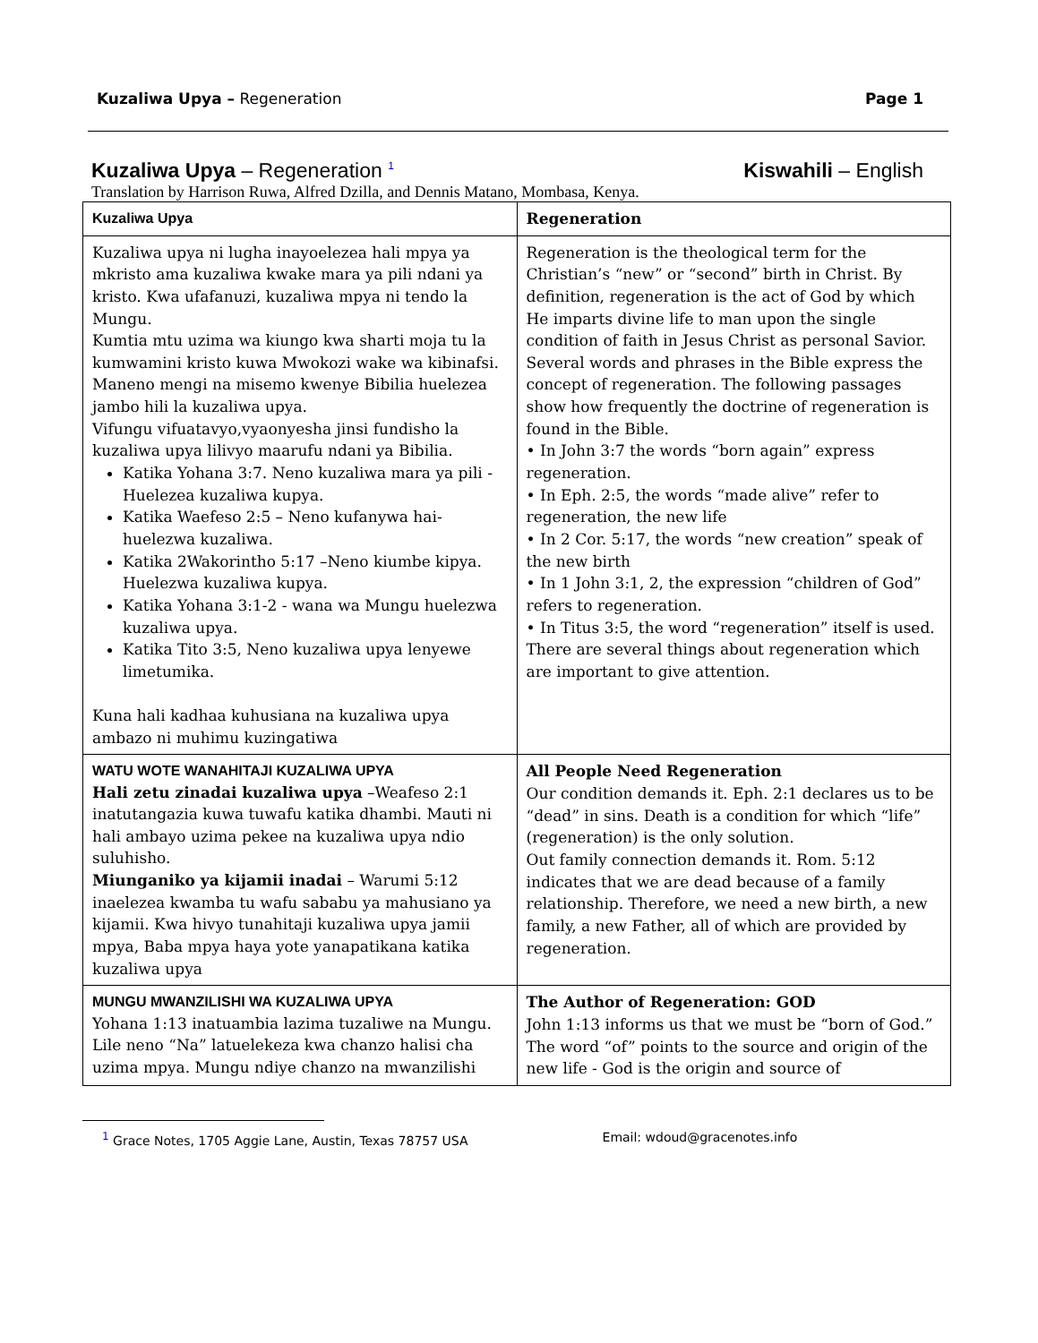Kuzaliwa Upya – Regeneration Page 1
Kuzaliwa Upya – Regeneration <sup>1</sup> Kiswahili – English
Translation by Harrison Ruwa, Alfred Dzilla, and Dennis Matano, Mombasa, Kenya.
| Kuzaliwa Upya | Regeneration |
| Kuzaliwa upya ni lugha inayoelezea hali mpya ya mkristo ama kuzaliwa kwake mara ya pili ndani ya kristo. Kwa ufafanuzi, kuzaliwa mpya ni tendo la Mungu. Kumtia mtu uzima wa kiungo kwa sharti moja tu la kumwamini kristo kuwa Mwokozi wake wa kibinafsi. Maneno mengi na misemo kwenye Bibilia huelezea jambo hili la kuzaliwa upya. Vifungu vifuatavyo,vyaonyesha jinsi fundisho la kuzaliwa upya lilivyo maarufu ndani ya Bibilia. Katika Yohana 3:7. Neno kuzaliwa mara ya pili - Huelezea kuzaliwa kupya. Katika Waefeso 2:5 – Neno kufanywa hai- huelezwa kuzaliwa. Katika 2Wakorintho 5:17 –Neno kiumbe kipya. Huelezwa kuzaliwa kupya. Katika Yohana 3:1-2 - wana wa Mungu huelezwa kuzaliwa upya. Katika Tito 3:5, Neno kuzaliwa upya lenyewe limetumika. Kuna hali kadhaa kuhusiana na kuzaliwa upya ambazo ni muhimu kuzingatiwa | Regeneration is the theological term for the Christian’s “new” or “second” birth in Christ. By definition, regeneration is the act of God by which He imparts divine life to man upon the single condition of faith in Jesus Christ as personal Savior. Several words and phrases in the Bible express the concept of regeneration. The following passages show how frequently the doctrine of regeneration is found in the Bible. • In John 3:7 the words “born again” express regeneration. • In Eph. 2:5, the words “made alive” refer to regeneration, the new life • In 2 Cor. 5:17, the words “new creation” speak of the new birth • In 1 John 3:1, 2, the expression “children of God” refers to regeneration. • In Titus 3:5, the word “regeneration” itself is used. There are several things about regeneration which are important to give attention. |
| WATU WOTE WANAHITAJI KUZALIWA UPYA Hali zetu zinadai kuzaliwa upya –Weafeso 2:1 inatutangazia kuwa tuwafu katika dhambi. Mauti ni hali ambayo uzima pekee na kuzaliwa upya ndio suluhisho. Miunganiko ya kijamii inadai – Warumi 5:12 inaelezea kwamba tu wafu sababu ya mahusiano ya kijamii. Kwa hivyo tunahitaji kuzaliwa upya jamii mpya, Baba mpya haya yote yanapatikana katika kuzaliwa upya | All People Need Regeneration Our condition demands it. Eph. 2:1 declares us to be “dead” in sins. Death is a condition for which “life” (regeneration) is the only solution. Out family connection demands it. Rom. 5:12 indicates that we are dead because of a family relationship. Therefore, we need a new birth, a new family, a new Father, all of which are provided by regeneration. |
| MUNGU MWANZILISHI WA KUZALIWA UPYA Yohana 1:13 inatuambia lazima tuzaliwe na Mungu. Lile neno “Na” latuelekeza kwa chanzo halisi cha uzima mpya. Mungu ndiye chanzo na mwanzilishi | The Author of Regeneration: GOD John 1:13 informs us that we must be “born of God.” The word “of” points to the source and origin of the new life - God is the origin and source of |
<sup>1</sup> Grace Notes, 1705 Aggie Lane, Austin, Texas 78757 USA Email: wdoud@gracenotes.info